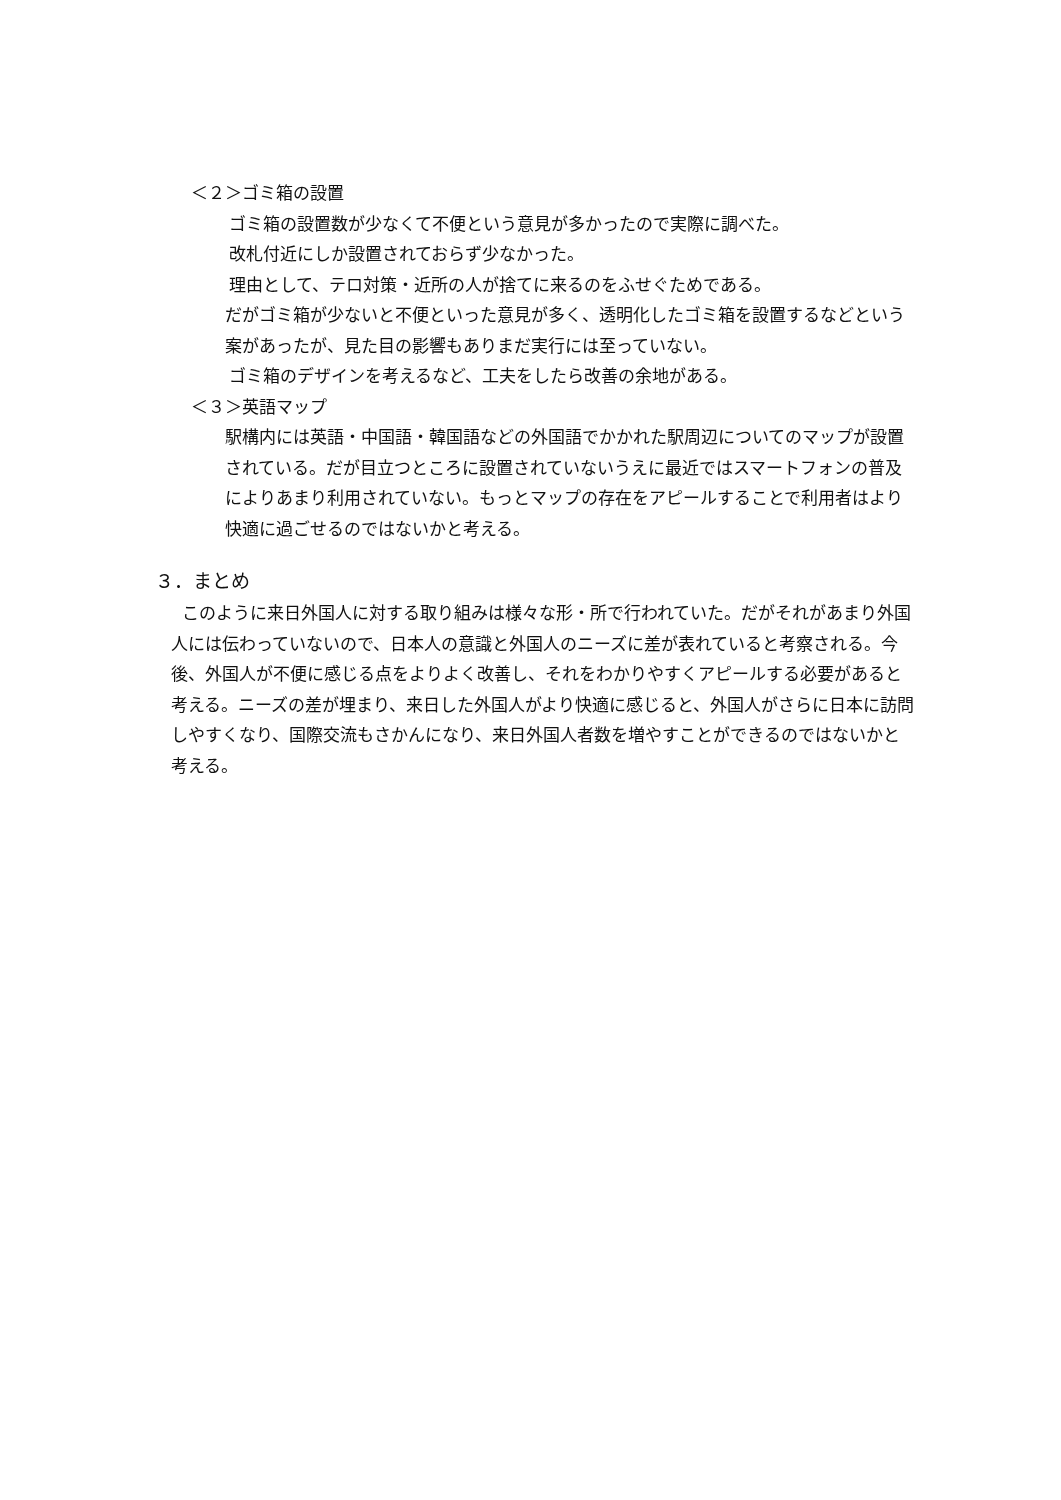＜２＞ゴミ箱の設置
ゴミ箱の設置数が少なくて不便という意見が多かったので実際に調べた。
改札付近にしか設置されておらず少なかった。
理由として、テロ対策・近所の人が捨てに来るのをふせぐためである。
だがゴミ箱が少ないと不便といった意見が多く、透明化したゴミ箱を設置するなどという案があったが、見た目の影響もありまだ実行には至っていない。
ゴミ箱のデザインを考えるなど、工夫をしたら改善の余地がある。
＜３＞英語マップ
駅構内には英語・中国語・韓国語などの外国語でかかれた駅周辺についてのマップが設置されている。だが目立つところに設置されていないうえに最近ではスマートフォンの普及によりあまり利用されていない。もっとマップの存在をアピールすることで利用者はより快適に過ごせるのではないかと考える。
３．まとめ
このように来日外国人に対する取り組みは様々な形・所で行われていた。だがそれがあまり外国人には伝わっていないので、日本人の意識と外国人のニーズに差が表れていると考察される。今後、外国人が不便に感じる点をよりよく改善し、それをわかりやすくアピールする必要があると考える。ニーズの差が埋まり、来日した外国人がより快適に感じると、外国人がさらに日本に訪問しやすくなり、国際交流もさかんになり、来日外国人者数を増やすことができるのではないかと考える。